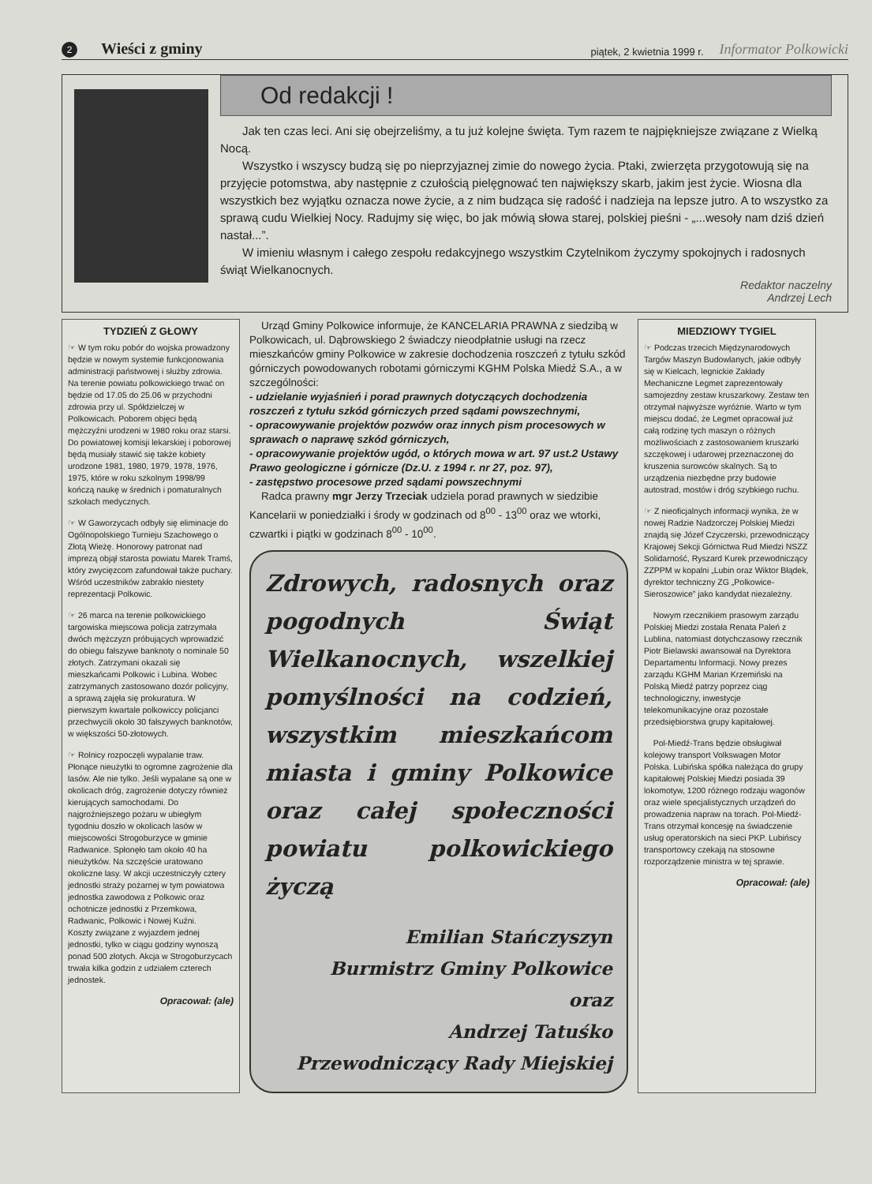2 Wieści z gminy piątek, 2 kwietnia 1999 r. Informator Polkowicki
Od redakcji !
Jak ten czas leci. Ani się obejrzeliśmy, a tu już kolejne święta. Tym razem te najpiękniejsze związane z Wielką Nocą.
Wszystko i wszyscy budzą się po nieprzyjaznej zimie do nowego życia. Ptaki, zwierzęta przygotowują się na przyjęcie potomstwa, aby następnie z czułością pielęgnować ten największy skarb, jakim jest życie. Wiosna dla wszystkich bez wyjątku oznacza nowe życie, a z nim budząca się radość i nadzieja na lepsze jutro. A to wszystko za sprawą cudu Wielkiej Nocy. Radujmy się więc, bo jak mówią słowa starej, polskiej pieśni - „...wesoły nam dziś dzień nastał...”.
W imieniu własnym i całego zespołu redakcyjnego wszystkim Czytelnikom życzymy spokojnych i radosnych świąt Wielkanocnych.
Redaktor naczelny
Andrzej Lech
TYDZIEŃ Z GŁOWY
☞ W tym roku pobór do wojska prowadzony będzie w nowym systemie funkcjonowania administracji państwowej i służby zdrowia. Na terenie powiatu polkowickiego trwać on będzie od 17.05 do 25.06 w przychodni zdrowia przy ul. Spółdzielczej w Polkowicach. Poborem objęci będą mężczyźni urodzeni w 1980 roku oraz starsi. Do powiatowej komisji lekarskiej i poborowej będą musiały stawić się także kobiety urodzone 1981, 1980, 1979, 1978, 1976, 1975, które w roku szkolnym 1998/99 kończą naukę w średnich i pomaturalnych szkołach medycznych.
☞ W Gaworzycach odbyły się eliminacje do Ogólnopolskiego Turnieju Szachowego o Złotą Wieżę. Honorowy patronat nad imprezą objął starosta powiatu Marek Tramś, który zwycięzcom zafundował także puchary. Wśród uczestników zabrakło niestety reprezentacji Polkowic.
☞ 26 marca na terenie polkowickiego targowiska miejscowa policja zatrzymała dwóch mężczyzn próbujących wprowadzić do obiegu fałszywe banknoty o nominale 50 złotych. Zatrzymani okazali się mieszkańcami Polkowic i Lubina. Wobec zatrzymanych zastosowano dozór policyjny, a sprawą zajęła się prokuratura. W pierwszym kwartale polkowiccy policjanci przechwycili około 30 fałszywych banknotów, w większości 50-złotowych.
☞ Rolnicy rozpoczęli wypalanie traw. Płonące nieużytki to ogromne zagrożenie dla lasów. Ale nie tylko. Jeśli wypalane są one w okolicach dróg, zagrożenie dotyczy również kierujących samochodami. Do najgroźniejszego pożaru w ubiegłym tygodniu doszło w okolicach lasów w miejscowości Strogoburzyce w gminie Radwanice. Spłonęło tam około 40 ha nieużytków. Na szczęście uratowano okoliczne lasy. W akcji uczestniczyły cztery jednostki straży pożarnej w tym powiatowa jednostka zawodowa z Polkowic oraz ochotnicze jednostki z Przemkowa, Radwanic, Polkowic i Nowej Kuźni.
Koszty związane z wyjazdem jednej jednostki, tylko w ciągu godziny wynoszą ponad 500 złotych. Akcja w Strogoburzycach trwała kilka godzin z udziałem czterech jednostek.
Opracował: (ale)
Urząd Gminy Polkowice informuje, że KANCELARIA PRAWNA z siedzibą w Polkowicach, ul. Dąbrowskiego 2 świadczy nieodpłatnie usługi na rzecz mieszkańców gminy Polkowice w zakresie dochodzenia roszczeń z tytułu szkód górniczych powodowanych robotami górniczymi KGHM Polska Miedź S.A., a w szczególności:
- udzielanie wyjaśnień i porad prawnych dotyczących dochodzenia roszczeń z tytułu szkód górniczych przed sądami powszechnymi,
- opracowywanie projektów pozwów oraz innych pism procesowych w sprawach o naprawę szkód górniczych,
- opracowywanie projektów ugód, o których mowa w art. 97 ust.2 Ustawy Prawo geologiczne i górnicze (Dz.U. z 1994 r. nr 27, poz. 97),
- zastępstwo procesowe przed sądami powszechnymi
Radca prawny mgr Jerzy Trzeciak udziela porad prawnych w siedzibie Kancelarii w poniedziałki i środy w godzinach od 8<sup>00</sup> - 13<sup>00</sup> oraz we wtorki, czwartki i piątki w godzinach 8<sup>00</sup> - 10<sup>00</sup>.
Zdrowych, radosnych oraz pogodnych Świąt Wielkanocnych, wszelkiej pomyślności na codzień, wszystkim mieszkańcom miasta i gminy Polkowice oraz całej społeczności powiatu polkowickiego życzą
Emilian Stańczyszyn
Burmistrz Gminy Polkowice
oraz
Andrzej Tatuśko
Przewodniczący Rady Miejskiej
MIEDZIOWY TYGIEL
☞ Podczas trzecich Międzynarodowych Targów Maszyn Budowlanych, jakie odbyły się w Kielcach, legnickie Zakłady Mechaniczne Legmet zaprezentowały samojezdny zestaw kruszarkowy. Zestaw ten otrzymał najwyższe wyróżnie. Warto w tym miejscu dodać, że Legmet opracował już całą rodzinę tych maszyn o różnych możliwościach z zastosowaniem kruszarki szczękowej i udarowej przeznaczonej do kruszenia surowców skalnych. Są to urządzenia niezbędne przy budowie autostrad, mostów i dróg szybkiego ruchu.
☞ Z nieoficjalnych informacji wynika, że w nowej Radzie Nadzorczej Polskiej Miedzi znajdą się Józef Czyczerski, przewodniczący Krajowej Sekcji Górnictwa Rud Miedzi NSZZ Solidarność, Ryszard Kurek przewodniczący ZZPPM w kopalni „Lubin oraz Wiktor Błądek, dyrektor techniczny ZG „Polkowice-Sieroszowice” jako kandydat niezależny.
Nowym rzecznikiem prasowym zarządu Polskiej Miedzi została Renata Paleń z Lublina, natomiast dotychczasowy rzecznik Piotr Bielawski awansował na Dyrektora Departamentu Informacji. Nowy prezes zarządu KGHM Marian Krzemiński na Polską Miedź patrzy poprzez ciąg technologiczny, inwestycje telekomunikacyjne oraz pozostałe przedsiębiorstwa grupy kapitałowej.
Pol-Miedź-Trans będzie obsługiwał kolejowy transport Volkswagen Motor Polska. Lubińska spółka należąca do grupy kapitałowej Polskiej Miedzi posiada 39 lokomotyw, 1200 różnego rodzaju wagonów oraz wiele specjalistycznych urządzeń do prowadzenia napraw na torach. Pol-Miedź-Trans otrzymał koncesję na świadczenie usług operatorskich na sieci PKP. Lubińscy transportowcy czekają na stosowne rozporządzenie ministra w tej sprawie.
Opracował: (ale)